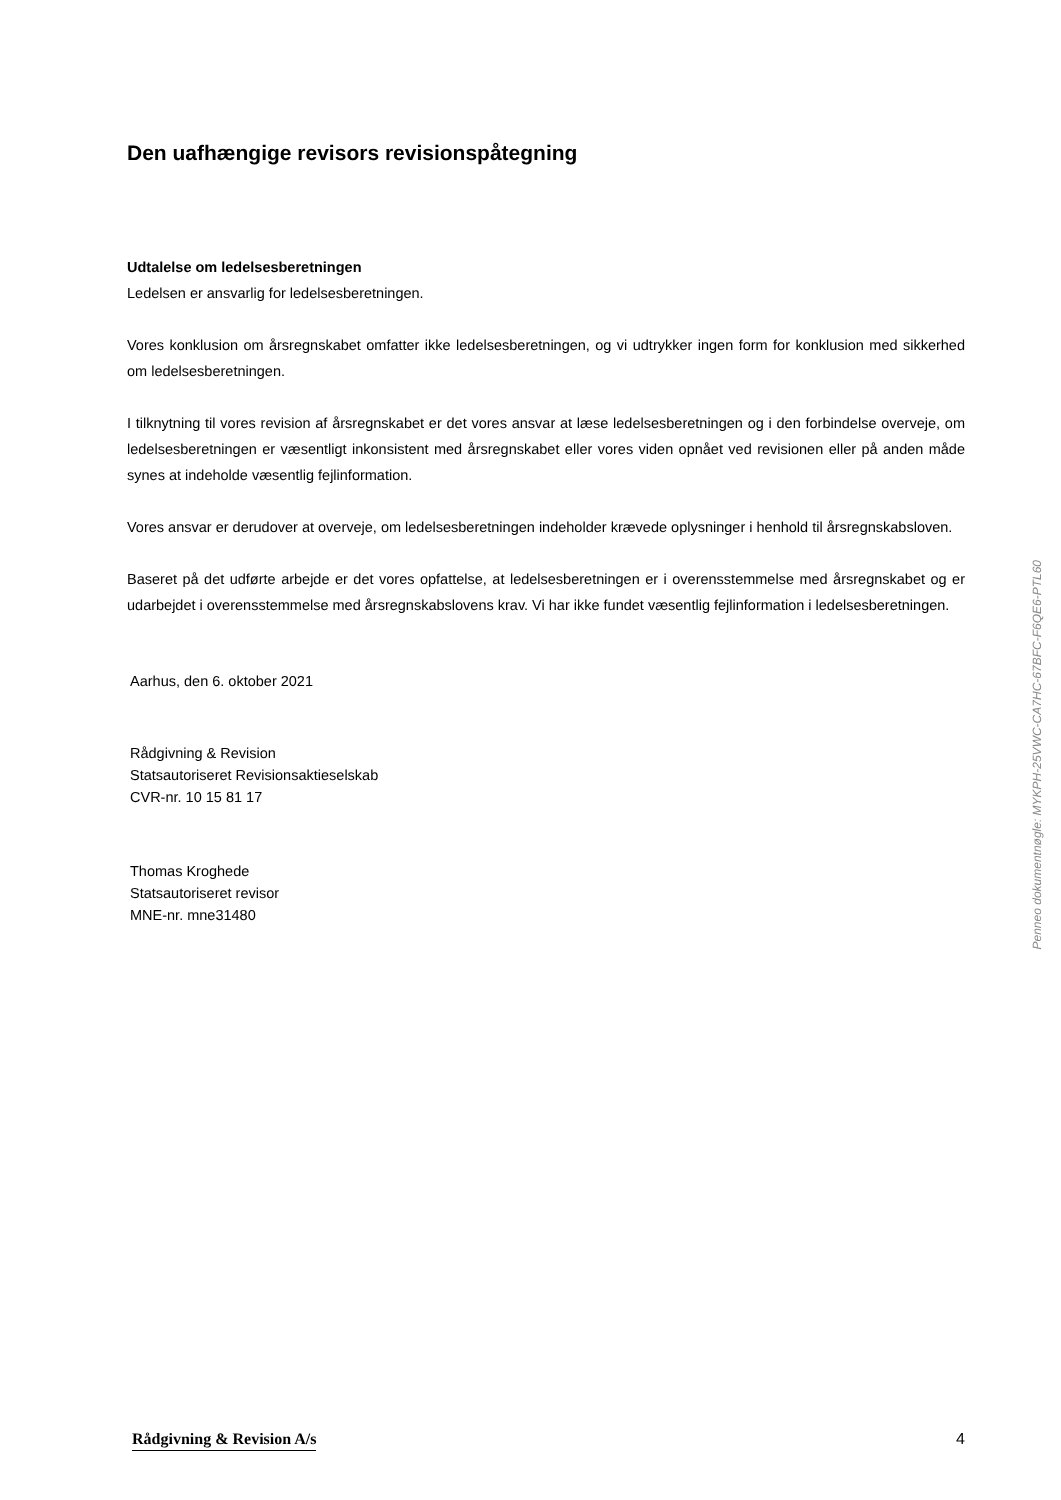Den uafhængige revisors revisionspåtegning
Udtalelse om ledelsesberetningen
Ledelsen er ansvarlig for ledelsesberetningen.
Vores konklusion om årsregnskabet omfatter ikke ledelsesberetningen, og vi udtrykker ingen form for konklusion med sikkerhed om ledelsesberetningen.
I tilknytning til vores revision af årsregnskabet er det vores ansvar at læse ledelsesberetningen og i den forbindelse overveje, om ledelsesberetningen er væsentligt inkonsistent med årsregnskabet eller vores viden opnået ved revisionen eller på anden måde synes at indeholde væsentlig fejlinformation.
Vores ansvar er derudover at overveje, om ledelsesberetningen indeholder krævede oplysninger i henhold til årsregnskabsloven.
Baseret på det udførte arbejde er det vores opfattelse, at ledelsesberetningen er i overensstemmelse med årsregnskabet og er udarbejdet i overensstemmelse med årsregnskabslovens krav. Vi har ikke fundet væsentlig fejlinformation i ledelsesberetningen.
Aarhus, den 6. oktober 2021
Rådgivning & Revision
Statsautoriseret Revisionsaktieselskab
CVR-nr. 10 15 81 17
Thomas Kroghede
Statsautoriseret revisor
MNE-nr. mne31480
Penneo dokumentnøgle: MYKPH-25VWC-CA7HC-67BFC-F6QE6-PTL60
Rådgivning & Revision A/s 4